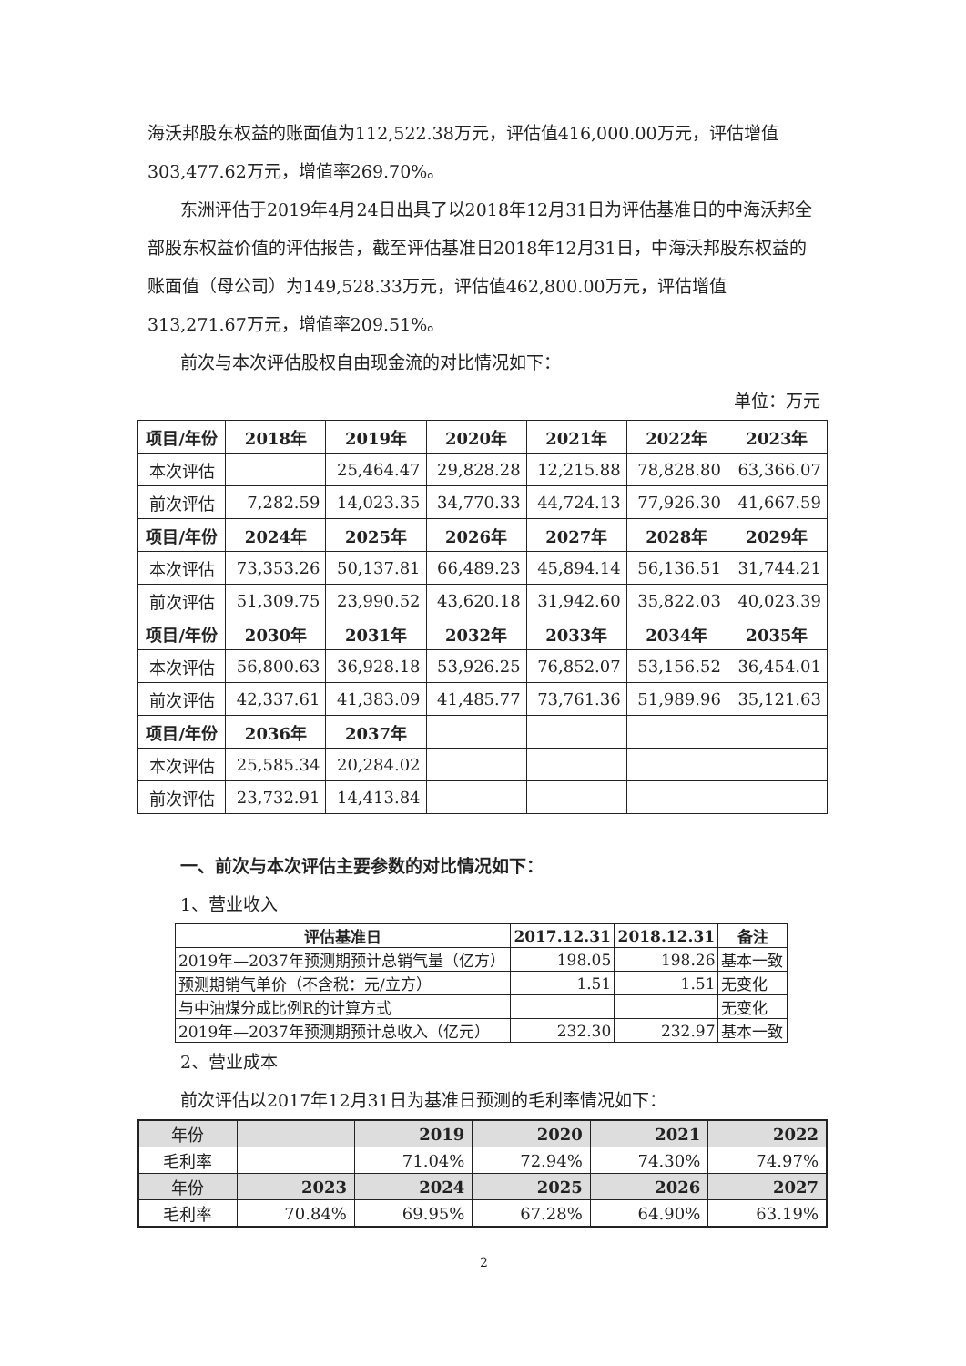海沃邦股东权益的账面值为112,522.38万元，评估值416,000.00万元，评估增值303,477.62万元，增值率269.70%。
东洲评估于2019年4月24日出具了以2018年12月31日为评估基准日的中海沃邦全部股东权益价值的评估报告，截至评估基准日2018年12月31日，中海沃邦股东权益的账面值（母公司）为149,528.33万元，评估值462,800.00万元，评估增值313,271.67万元，增值率209.51%。
前次与本次评估股权自由现金流的对比情况如下：
单位：万元
| 项目/年份 | 2018年 | 2019年 | 2020年 | 2021年 | 2022年 | 2023年 |
| --- | --- | --- | --- | --- | --- | --- |
| 本次评估 | | 25,464.47 | 29,828.28 | 12,215.88 | 78,828.80 | 63,366.07 |
| 前次评估 | 7,282.59 | 14,023.35 | 34,770.33 | 44,724.13 | 77,926.30 | 41,667.59 |
| 项目/年份 | 2024年 | 2025年 | 2026年 | 2027年 | 2028年 | 2029年 |
| 本次评估 | 73,353.26 | 50,137.81 | 66,489.23 | 45,894.14 | 56,136.51 | 31,744.21 |
| 前次评估 | 51,309.75 | 23,990.52 | 43,620.18 | 31,942.60 | 35,822.03 | 40,023.39 |
| 项目/年份 | 2030年 | 2031年 | 2032年 | 2033年 | 2034年 | 2035年 |
| 本次评估 | 56,800.63 | 36,928.18 | 53,926.25 | 76,852.07 | 53,156.52 | 36,454.01 |
| 前次评估 | 42,337.61 | 41,383.09 | 41,485.77 | 73,761.36 | 51,989.96 | 35,121.63 |
| 项目/年份 | 2036年 | 2037年 | | | | |
| 本次评估 | 25,585.34 | 20,284.02 | | | | |
| 前次评估 | 23,732.91 | 14,413.84 | | | | |
一、前次与本次评估主要参数的对比情况如下：
1、营业收入
| 评估基准日 | 2017.12.31 | 2018.12.31 | 备注 |
| --- | --- | --- | --- |
| 2019年—2037年预测期预计总销气量（亿方） | 198.05 | 198.26 | 基本一致 |
| 预测期销气单价（不含税：元/立方） | 1.51 | 1.51 | 无变化 |
| 与中油煤分成比例R的计算方式 | | | 无变化 |
| 2019年—2037年预测期预计总收入（亿元） | 232.30 | 232.97 | 基本一致 |
2、营业成本
前次评估以2017年12月31日为基准日预测的毛利率情况如下：
| 年份 | | 2019 | 2020 | 2021 | 2022 |
| 毛利率 | | 71.04% | 72.94% | 74.30% | 74.97% |
| 年份 | 2023 | 2024 | 2025 | 2026 | 2027 |
| 毛利率 | 70.84% | 69.95% | 67.28% | 64.90% | 63.19% |
2